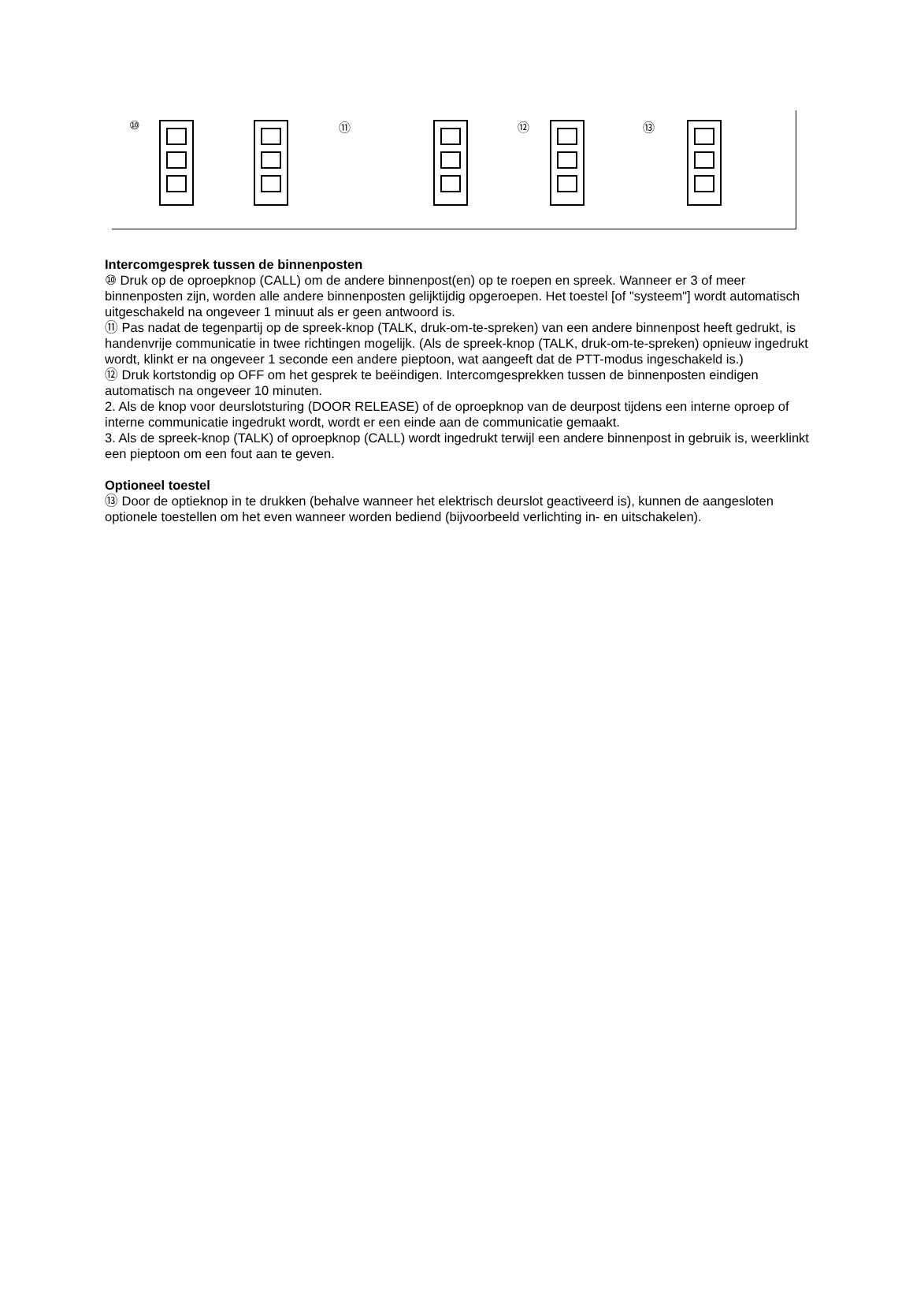⑩ ⑪ ⑫ ⑬
Intercomgesprek tussen de binnenposten
⑩ Druk op de oproepknop (CALL) om de andere binnenpost(en) op te roepen en spreek. Wanneer er 3 of meer binnenposten zijn, worden alle andere binnenposten gelijktijdig opgeroepen. Het toestel [of "systeem"] wordt automatisch uitgeschakeld na ongeveer 1 minuut als er geen antwoord is.
⑪ Pas nadat de tegenpartij op de spreek-knop (TALK, druk-om-te-spreken) van een andere binnenpost heeft gedrukt, is handenvrije communicatie in twee richtingen mogelijk. (Als de spreek-knop (TALK, druk-om-te-spreken) opnieuw ingedrukt wordt, klinkt er na ongeveer 1 seconde een andere pieptoon, wat aangeeft dat de PTT-modus ingeschakeld is.)
⑫ Druk kortstondig op OFF om het gesprek te beëindigen. Intercomgesprekken tussen de binnenposten eindigen automatisch na ongeveer 10 minuten.
2. Als de knop voor deurslotsturing (DOOR RELEASE) of de oproepknop van de deurpost tijdens een interne oproep of interne communicatie ingedrukt wordt, wordt er een einde aan de communicatie gemaakt.
3. Als de spreek-knop (TALK) of oproepknop (CALL) wordt ingedrukt terwijl een andere binnenpost in gebruik is, weerklinkt een pieptoon om een fout aan te geven.
Optioneel toestel
⑬ Door de optieknop in te drukken (behalve wanneer het elektrisch deurslot geactiveerd is), kunnen de aangesloten optionele toestellen om het even wanneer worden bediend (bijvoorbeeld verlichting in- en uitschakelen).